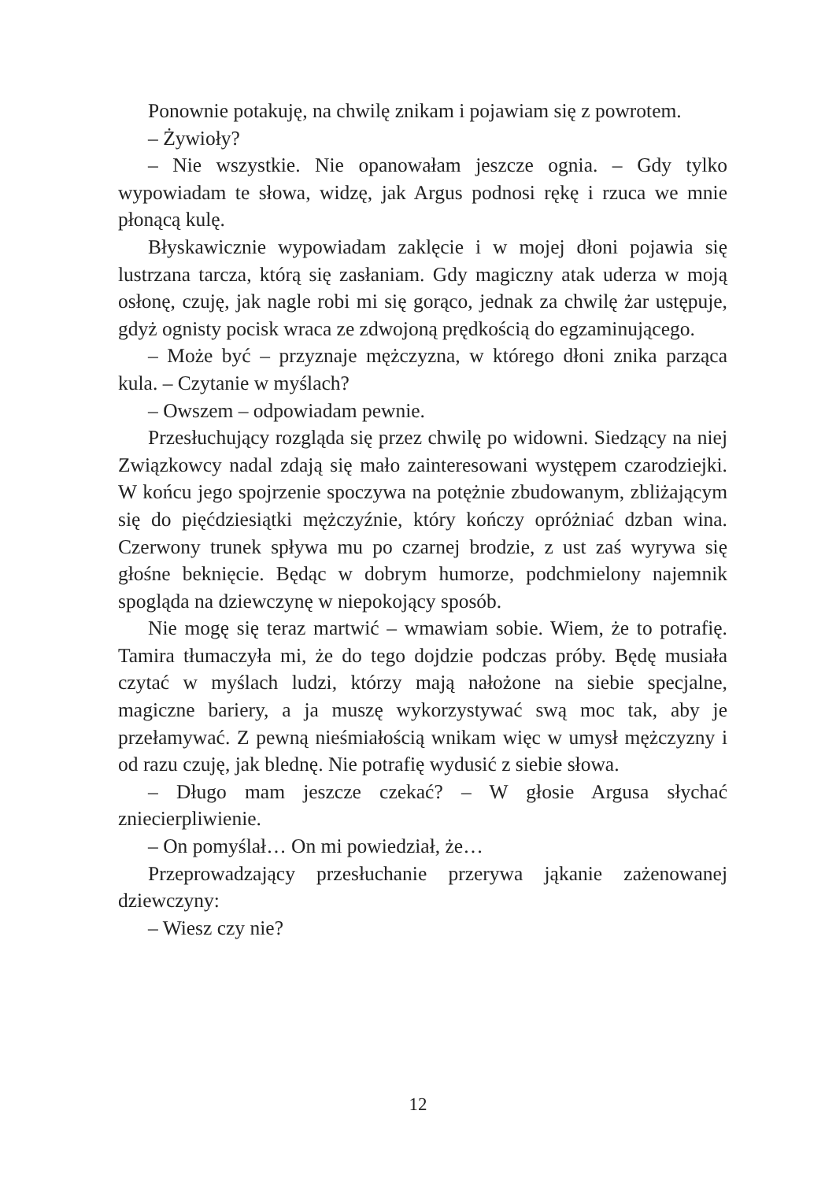Ponownie potakuję, na chwilę znikam i pojawiam się z powrotem.
– Żywioły?
– Nie wszystkie. Nie opanowałam jeszcze ognia. – Gdy tylko wypowiadam te słowa, widzę, jak Argus podnosi rękę i rzuca we mnie płonącą kulę.
Błyskawicznie wypowiadam zaklęcie i w mojej dłoni pojawia się lustrzana tarcza, którą się zasłaniam. Gdy magiczny atak uderza w moją osłonę, czuję, jak nagle robi mi się gorąco, jednak za chwilę żar ustępuje, gdyż ognisty pocisk wraca ze zdwojoną prędkością do egzaminującego.
– Może być – przyznaje mężczyzna, w którego dłoni znika parząca kula. – Czytanie w myślach?
– Owszem – odpowiadam pewnie.
Przesłuchujący rozgląda się przez chwilę po widowni. Siedzący na niej Związkowcy nadal zdają się mało zainteresowani występem czarodziejki. W końcu jego spojrzenie spoczywa na potężnie zbudowanym, zbliżającym się do pięćdziesiątki mężczyźnie, który kończy opróżniać dzban wina. Czerwony trunek spływa mu po czarnej brodzie, z ust zaś wyrywa się głośne beknięcie. Będąc w dobrym humorze, podchmielony najemnik spogląda na dziewczynę w niepokojący sposób.
Nie mogę się teraz martwić – wmawiam sobie. Wiem, że to potrafię. Tamira tłumaczyła mi, że do tego dojdzie podczas próby. Będę musiała czytać w myślach ludzi, którzy mają nałożone na siebie specjalne, magiczne bariery, a ja muszę wykorzystywać swą moc tak, aby je przełamywać. Z pewną nieśmiałością wnikam więc w umysł mężczyzny i od razu czuję, jak blednę. Nie potrafię wydusić z siebie słowa.
– Długo mam jeszcze czekać? – W głosie Argusa słychać zniecierpliwienie.
– On pomyślał… On mi powiedział, że…
Przeprowadzający przesłuchanie przerywa jąkanie zażenowanej dziewczyny:
– Wiesz czy nie?
12